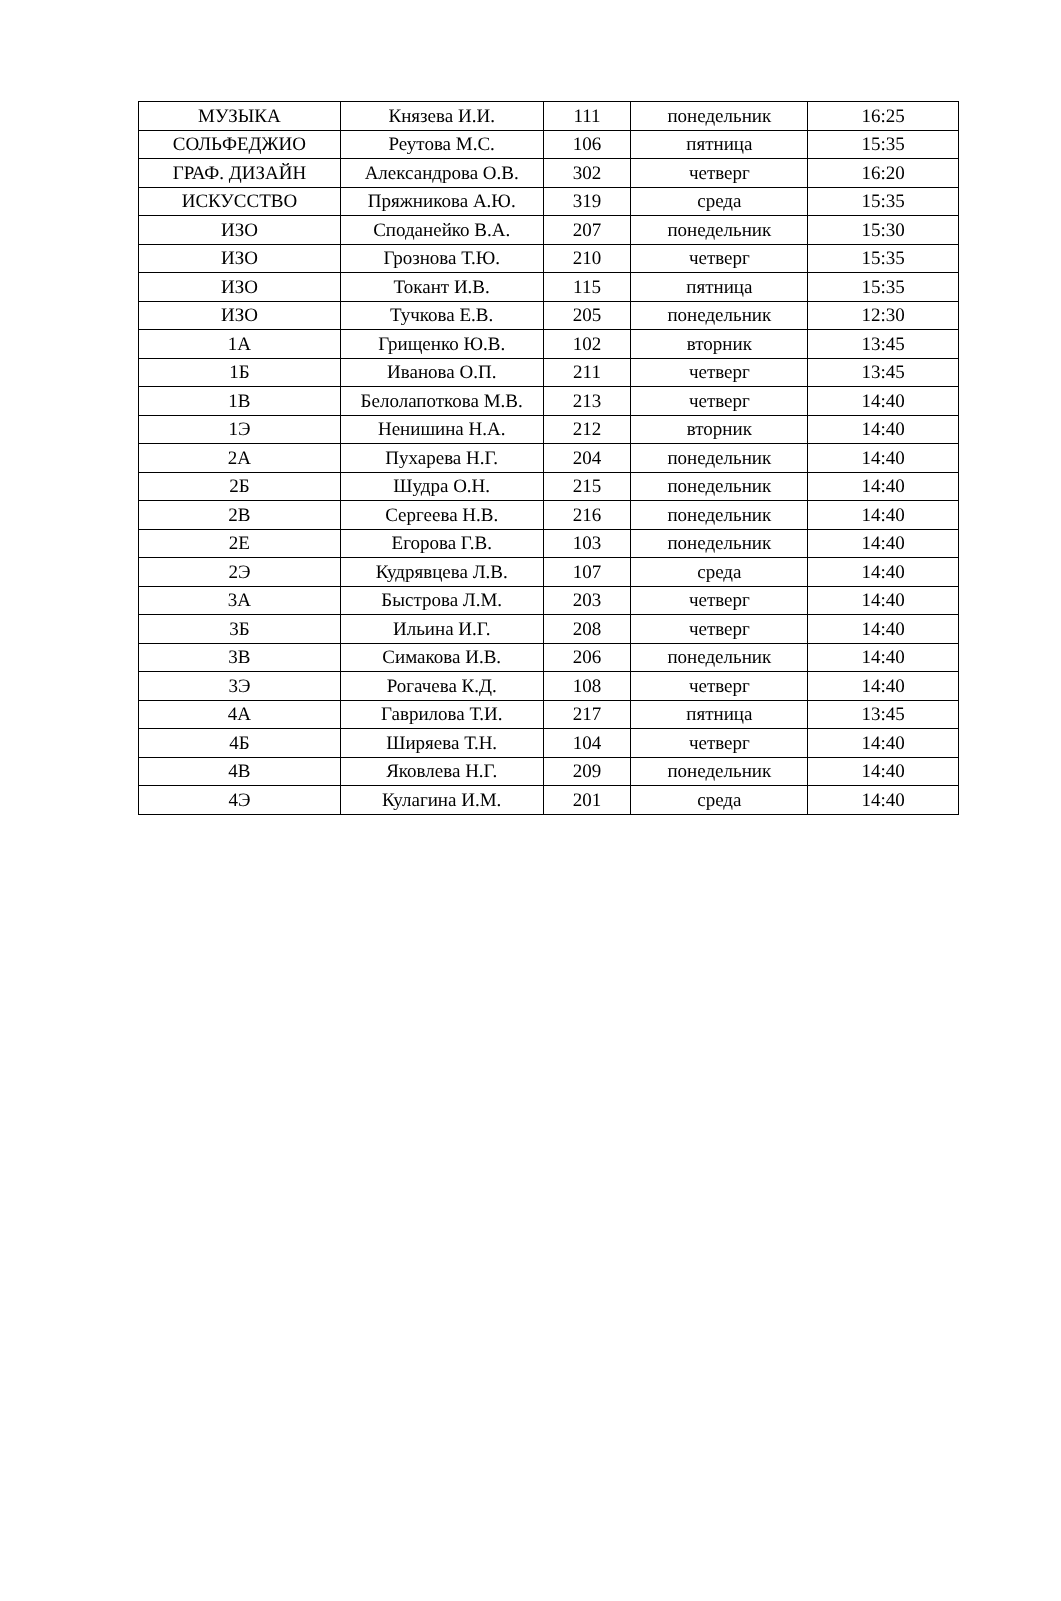| МУЗЫКА | Князева И.И. | 111 | понедельник | 16:25 |
| СОЛЬФЕДЖИО | Реутова М.С. | 106 | пятница | 15:35 |
| ГРАФ. ДИЗАЙН | Александрова О.В. | 302 | четверг | 16:20 |
| ИСКУССТВО | Пряжникова А.Ю. | 319 | среда | 15:35 |
| ИЗО | Споданейко В.А. | 207 | понедельник | 15:30 |
| ИЗО | Грознова Т.Ю. | 210 | четверг | 15:35 |
| ИЗО | Токант И.В. | 115 | пятница | 15:35 |
| ИЗО | Тучкова Е.В. | 205 | понедельник | 12:30 |
| 1А | Грищенко Ю.В. | 102 | вторник | 13:45 |
| 1Б | Иванова О.П. | 211 | четверг | 13:45 |
| 1В | Белолапоткова М.В. | 213 | четверг | 14:40 |
| 1Э | Ненишина Н.А. | 212 | вторник | 14:40 |
| 2А | Пухарева Н.Г. | 204 | понедельник | 14:40 |
| 2Б | Шудра О.Н. | 215 | понедельник | 14:40 |
| 2В | Сергеева Н.В. | 216 | понедельник | 14:40 |
| 2Е | Егорова Г.В. | 103 | понедельник | 14:40 |
| 2Э | Кудрявцева Л.В. | 107 | среда | 14:40 |
| 3А | Быстрова Л.М. | 203 | четверг | 14:40 |
| 3Б | Ильина И.Г. | 208 | четверг | 14:40 |
| 3В | Симакова И.В. | 206 | понедельник | 14:40 |
| 3Э | Рогачева К.Д. | 108 | четверг | 14:40 |
| 4А | Гаврилова Т.И. | 217 | пятница | 13:45 |
| 4Б | Ширяева Т.Н. | 104 | четверг | 14:40 |
| 4В | Яковлева Н.Г. | 209 | понедельник | 14:40 |
| 4Э | Кулагина И.М. | 201 | среда | 14:40 |